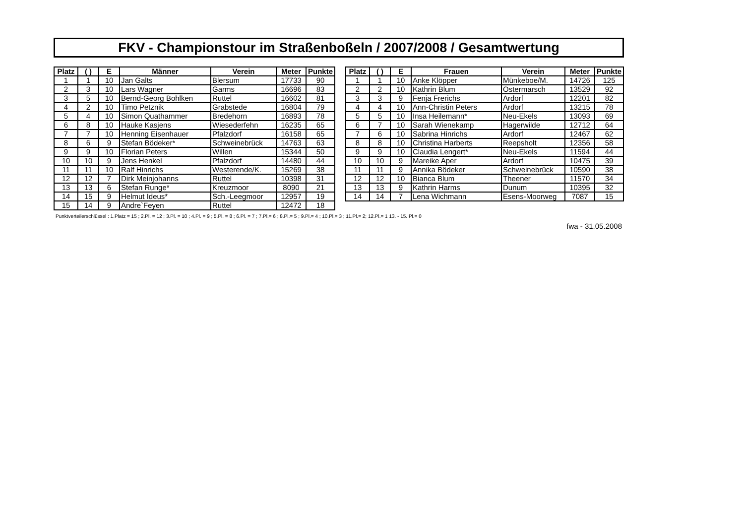FKV - Championstour im Straßenboßeln / 2007/2008 / Gesamtwertung
| Platz | ( ) | E | Männer | Verein | Meter | Punkte |
| --- | --- | --- | --- | --- | --- | --- |
| 1 | 1 | 10 | Jan Galts | Blersum | 17733 | 90 |
| 2 | 3 | 10 | Lars Wagner | Garms | 16696 | 83 |
| 3 | 5 | 10 | Bernd-Georg Bohlken | Ruttel | 16602 | 81 |
| 4 | 2 | 10 | Timo Petznik | Grabstede | 16804 | 79 |
| 5 | 4 | 10 | Simon Quathammer | Bredehorn | 16893 | 78 |
| 6 | 8 | 10 | Hauke Kasjens | Wiesederfehn | 16235 | 65 |
| 7 | 7 | 10 | Henning Eisenhauer | Pfalzdorf | 16158 | 65 |
| 8 | 6 | 9 | Stefan Bödeker* | Schweinebrück | 14763 | 63 |
| 9 | 9 | 10 | Florian Peters | Willen | 15344 | 50 |
| 10 | 10 | 9 | Jens Henkel | Pfalzdorf | 14480 | 44 |
| 11 | 11 | 10 | Ralf Hinrichs | Westerende/K. | 15269 | 38 |
| 12 | 12 | 7 | Dirk Meinjohanns | Ruttel | 10398 | 31 |
| 13 | 13 | 6 | Stefan Runge* | Kreuzmoor | 8090 | 21 |
| 14 | 15 | 9 | Helmut Ideus* | Sch.-Leegmoor | 12957 | 19 |
| 15 | 14 | 9 | Andre`Feyen | Ruttel | 12472 | 18 |
| Platz | ( ) | E | Frauen | Verein | Meter | Punkte |
| --- | --- | --- | --- | --- | --- | --- |
| 1 | 1 | 10 | Anke Klöpper | Münkeboe/M. | 14726 | 125 |
| 2 | 2 | 10 | Kathrin Blum | Ostermarsch | 13529 | 92 |
| 3 | 3 | 9 | Fenja Frerichs | Ardorf | 12201 | 82 |
| 4 | 4 | 10 | Ann-Christin Peters | Ardorf | 13215 | 78 |
| 5 | 5 | 10 | Insa Heilemann* | Neu-Ekels | 13093 | 69 |
| 6 | 7 | 10 | Sarah Wienekamp | Hagerwilde | 12712 | 64 |
| 7 | 6 | 10 | Sabrina Hinrichs | Ardorf | 12467 | 62 |
| 8 | 8 | 10 | Christina Harberts | Reepsholt | 12356 | 58 |
| 9 | 9 | 10 | Claudia Lengert* | Neu-Ekels | 11594 | 44 |
| 10 | 10 | 9 | Mareike Aper | Ardorf | 10475 | 39 |
| 11 | 11 | 9 | Annika Bödeker | Schweinebrück | 10590 | 38 |
| 12 | 12 | 10 | Bianca Blum | Theener | 11570 | 34 |
| 13 | 13 | 9 | Kathrin Harms | Dunum | 10395 | 32 |
| 14 | 14 | 7 | Lena Wichmann | Esens-Moorweg | 7087 | 15 |
Punktverteilerschlüssel : 1.Platz = 15 ; 2.Pl. = 12 ; 3.Pl. = 10 ; 4.Pl. = 9 ; 5.Pl. = 8 ; 6.Pl. = 7 ; 7.Pl.= 6 ; 8.Pl.= 5 ; 9.Pl.= 4 ; 10.Pl.= 3 ; 11.Pl.= 2; 12.Pl.= 1 13. - 15. Pl.= 0
fwa - 31.05.2008